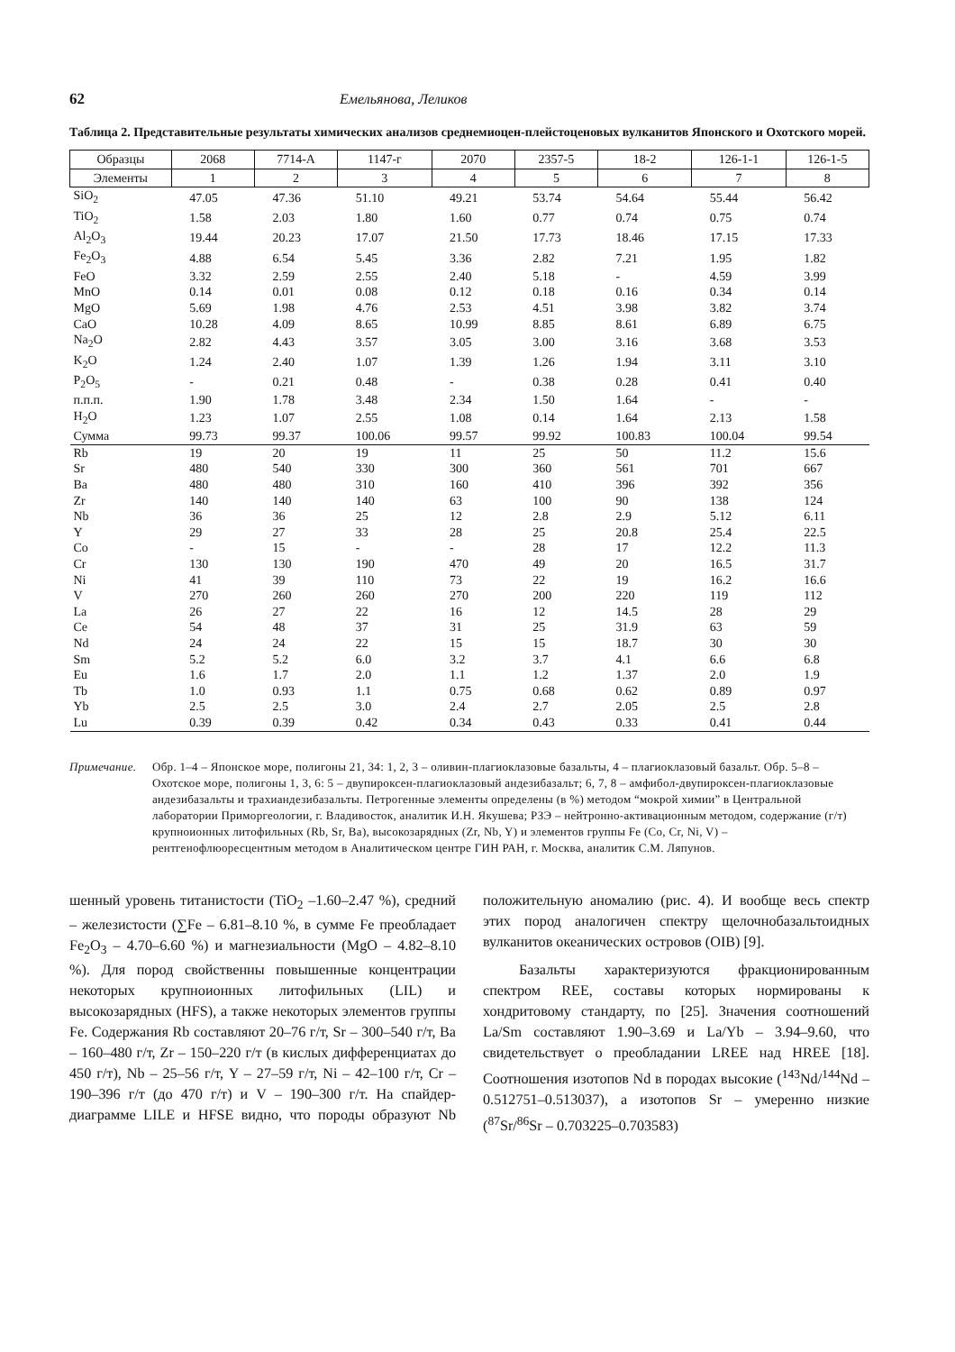62 Емельянова, Леликов
Таблица 2. Представительные результаты химических анализов среднемиоцен-плейстоценовых вулканитов Японского и Охотского морей.
| Образцы | 2068 | 7714-А | 1147-г | 2070 | 2357-5 | 18-2 | 126-1-1 | 126-1-5 |
| --- | --- | --- | --- | --- | --- | --- | --- | --- |
| Элементы | 1 | 2 | 3 | 4 | 5 | 6 | 7 | 8 |
| SiO<sub>2</sub> | 47.05 | 47.36 | 51.10 | 49.21 | 53.74 | 54.64 | 55.44 | 56.42 |
| TiO<sub>2</sub> | 1.58 | 2.03 | 1.80 | 1.60 | 0.77 | 0.74 | 0.75 | 0.74 |
| Al<sub>2</sub>O<sub>3</sub> | 19.44 | 20.23 | 17.07 | 21.50 | 17.73 | 18.46 | 17.15 | 17.33 |
| Fe<sub>2</sub>O<sub>3</sub> | 4.88 | 6.54 | 5.45 | 3.36 | 2.82 | 7.21 | 1.95 | 1.82 |
| FeO | 3.32 | 2.59 | 2.55 | 2.40 | 5.18 | - | 4.59 | 3.99 |
| MnO | 0.14 | 0.01 | 0.08 | 0.12 | 0.18 | 0.16 | 0.34 | 0.14 |
| MgO | 5.69 | 1.98 | 4.76 | 2.53 | 4.51 | 3.98 | 3.82 | 3.74 |
| CaO | 10.28 | 4.09 | 8.65 | 10.99 | 8.85 | 8.61 | 6.89 | 6.75 |
| Na<sub>2</sub>O | 2.82 | 4.43 | 3.57 | 3.05 | 3.00 | 3.16 | 3.68 | 3.53 |
| K<sub>2</sub>O | 1.24 | 2.40 | 1.07 | 1.39 | 1.26 | 1.94 | 3.11 | 3.10 |
| P<sub>2</sub>O<sub>5</sub> | - | 0.21 | 0.48 | - | 0.38 | 0.28 | 0.41 | 0.40 |
| п.п.п. | 1.90 | 1.78 | 3.48 | 2.34 | 1.50 | 1.64 | - | - |
| H<sub>2</sub>O | 1.23 | 1.07 | 2.55 | 1.08 | 0.14 | 1.64 | 2.13 | 1.58 |
| Сумма | 99.73 | 99.37 | 100.06 | 99.57 | 99.92 | 100.83 | 100.04 | 99.54 |
| Rb | 19 | 20 | 19 | 11 | 25 | 50 | 11.2 | 15.6 |
| Sr | 480 | 540 | 330 | 300 | 360 | 561 | 701 | 667 |
| Ba | 480 | 480 | 310 | 160 | 410 | 396 | 392 | 356 |
| Zr | 140 | 140 | 140 | 63 | 100 | 90 | 138 | 124 |
| Nb | 36 | 36 | 25 | 12 | 2.8 | 2.9 | 5.12 | 6.11 |
| Y | 29 | 27 | 33 | 28 | 25 | 20.8 | 25.4 | 22.5 |
| Co | - | 15 | - | - | 28 | 17 | 12.2 | 11.3 |
| Cr | 130 | 130 | 190 | 470 | 49 | 20 | 16.5 | 31.7 |
| Ni | 41 | 39 | 110 | 73 | 22 | 19 | 16.2 | 16.6 |
| V | 270 | 260 | 260 | 270 | 200 | 220 | 119 | 112 |
| La | 26 | 27 | 22 | 16 | 12 | 14.5 | 28 | 29 |
| Ce | 54 | 48 | 37 | 31 | 25 | 31.9 | 63 | 59 |
| Nd | 24 | 24 | 22 | 15 | 15 | 18.7 | 30 | 30 |
| Sm | 5.2 | 5.2 | 6.0 | 3.2 | 3.7 | 4.1 | 6.6 | 6.8 |
| Eu | 1.6 | 1.7 | 2.0 | 1.1 | 1.2 | 1.37 | 2.0 | 1.9 |
| Tb | 1.0 | 0.93 | 1.1 | 0.75 | 0.68 | 0.62 | 0.89 | 0.97 |
| Yb | 2.5 | 2.5 | 3.0 | 2.4 | 2.7 | 2.05 | 2.5 | 2.8 |
| Lu | 0.39 | 0.39 | 0.42 | 0.34 | 0.43 | 0.33 | 0.41 | 0.44 |
Примечание. Обр. 1–4 – Японское море, полигоны 21, 34: 1, 2, 3 – оливин-плагиоклазовые базальты, 4 – плагиоклазовый базальт. Обр. 5–8 – Охотское море, полигоны 1, 3, 6: 5 – двупироксен-плагиоклазовый андезибазальт; 6, 7, 8 – амфибол-двупироксен-плагиоклазовые андезибазальты и трахиандезибазальты. Петрогенные элементы определены (в %) методом “мокрой химии” в Центральной лаборатории Приморгеологии, г. Владивосток, аналитик И.Н. Якушева; РЗЭ – нейтронно-активационным методом, содержание (г/т) крупноионных литофильных (Rb, Sr, Ba), высокозарядных (Zr, Nb, Y) и элементов группы Fe (Co, Cr, Ni, V) – рентгенофлюоресцентным методом в Аналитическом центре ГИН РАН, г. Москва, аналитик С.М. Ляпунов.
шенный уровень титанистости (TiO<sub>2</sub> –1.60–2.47 %), средний – железистости (∑Fe – 6.81–8.10 %, в сумме Fe преобладает Fe<sub>2</sub>O<sub>3</sub> – 4.70–6.60 %) и магнезиальности (MgO – 4.82–8.10 %). Для пород свойственны повышенные концентрации некоторых крупноионных литофильных (LIL) и высокозарядных (HFS), а также некоторых элементов группы Fe. Содержания Rb составляют 20–76 г/т, Sr – 300–540 г/т, Ba – 160–480 г/т, Zr – 150–220 г/т (в кислых дифференциатах до 450 г/т), Nb – 25–56 г/т, Y – 27–59 г/т, Ni – 42–100 г/т, Cr – 190–396 г/т (до 470 г/т) и V – 190–300 г/т. На спайдер-диаграмме LILE и HFSE видно, что породы образуют Nb положительную аномалию (рис. 4). И вообще весь спектр этих пород аналогичен спектру щелочнобазальтоидных вулканитов океанических островов (OIB) [9].
Базальты характеризуются фракционированным спектром REE, составы которых нормированы к хондритовому стандарту, по [25]. Значения соотношений La/Sm составляют 1.90–3.69 и La/Yb – 3.94–9.60, что свидетельствует о преобладании LREE над HREE [18]. Соотношения изотопов Nd в породах высокие (<sup>143</sup>Nd/<sup>144</sup>Nd – 0.512751–0.513037), а изотопов Sr – умеренно низкие (<sup>87</sup>Sr/<sup>86</sup>Sr – 0.703225–0.703583)